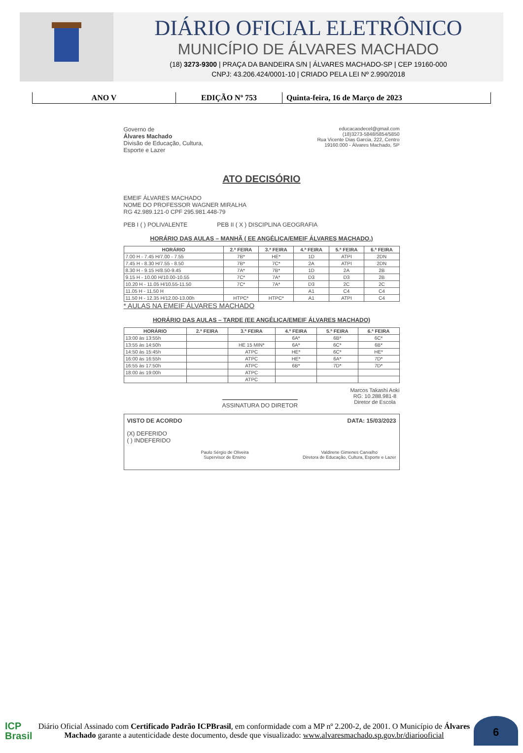DIÁRIO OFICIAL ELETRÔNICO
MUNICÍPIO DE ÁLVARES MACHADO
(18) 3273-9300 | PRAÇA DA BANDEIRA S/N | ÁLVARES MACHADO-SP | CEP 19160-000
CNPJ: 43.206.424/0001-10 | CRIADO PELA LEI Nº 2.990/2018
ANO V EDIÇÃO Nº 753 Quinta-feira, 16 de Março de 2023
Governo de
Álvares Machado
Divisão de Educação, Cultura,
Esporte e Lazer
educacaodecel@gmail.com
(18)3273-5848/5854/5850
Rua Vicente Dias Garcia, 222, Centro
19160.000 - Álvares Machado, SP
ATO DECISÓRIO
EMEIF ÁLVARES MACHADO
NOME DO PROFESSOR WAGNER MIRALHA
RG 42.989.121-0 CPF 295.981.448-79
PEB I ( ) POLIVALENTE PEB II ( X ) DISCIPLINA GEOGRAFIA
HORÁRIO DAS AULAS – MANHÃ ( EE ANGÉLICA/EMEIF ÁLVARES MACHADO.)
| HORÁRIO | 2.ª FEIRA | 3.ª FEIRA | 4.ª FEIRA | 5.ª FEIRA | 6.ª FEIRA |
| --- | --- | --- | --- | --- | --- |
| 7.00 H - 7.45 H/7.00 - 7.55 | 7B* | HE* | 1D | ATPI | 2DN |
| 7.45 H - 8.30 H/7.55 - 8.50 | 7B* | 7C* | 2A | ATPI | 2DN |
| 8.30 H - 9.15 H/8.50-9.45 | 7A* | 7B* | 1D | 2A | 2B |
| 9.15 H - 10.00 H/10.00-10.55 | 7C* | 7A* | D3 | D3 | 2B |
| 10.20 H - 11.05 H/10.55-11.50 | 7C* | 7A* | D3 | 2C | 2C |
| 11.05 H - 11.50 H | | | A1 | C4 | C4 |
| 11.50 H - 12.35 H/12.00-13.00h | HTPC* | HTPC* | A1 | ATPI | C4 |
* AULAS NA EMEIF ÁLVARES MACHADO
HORÁRIO DAS AULAS – TARDE (EE ANGÉLICA/EMEIF ÁLVARES MACHADO)
| HORÁRIO | 2.ª FEIRA | 3.ª FEIRA | 4.ª FEIRA | 5.ª FEIRA | 6.ª FEIRA |
| --- | --- | --- | --- | --- | --- |
| 13:00 às 13:55h | | | 6A* | 6B* | 6C* |
| 13:55 às 14:50h | | HE 15 MIN* | 6A* | 6C* | 6B* |
| 14:50 às 15:45h | | ATPC | HE* | 6C* | HE* |
| 16:00 às 16:55h | | ATPC | HE* | 6A* | 7D* |
| 16:55 às 17:50h | | ATPC | 6B* | 7D* | 7D* |
| 18:00 às 19:00h | | ATPC | | | |
| | | ATPC | | | |
ASSINATURA DO DIRETOR
Marcos Takashi Aoki
RG: 10.288.981-8
Diretor de Escola
VISTO DE ACORDO DATA: 15/03/2023
(X) DEFERIDO
( ) INDEFERIDO
Paulo Sérgio de Oliveira
Supervisor de Ensino
Valdirene Gimenes Carvalho
Diretora de Educação, Cultura, Esporte e Lazer
ICP
Brasil
Diário Oficial Assinado com Certificado Padrão ICPBrasil, em conformidade com a MP nº 2.200-2, de 2001. O Município de Álvares Machado garante a autenticidade deste documento, desde que visualizado: www.alvaresmachado.sp.gov.br/diariooficial
6